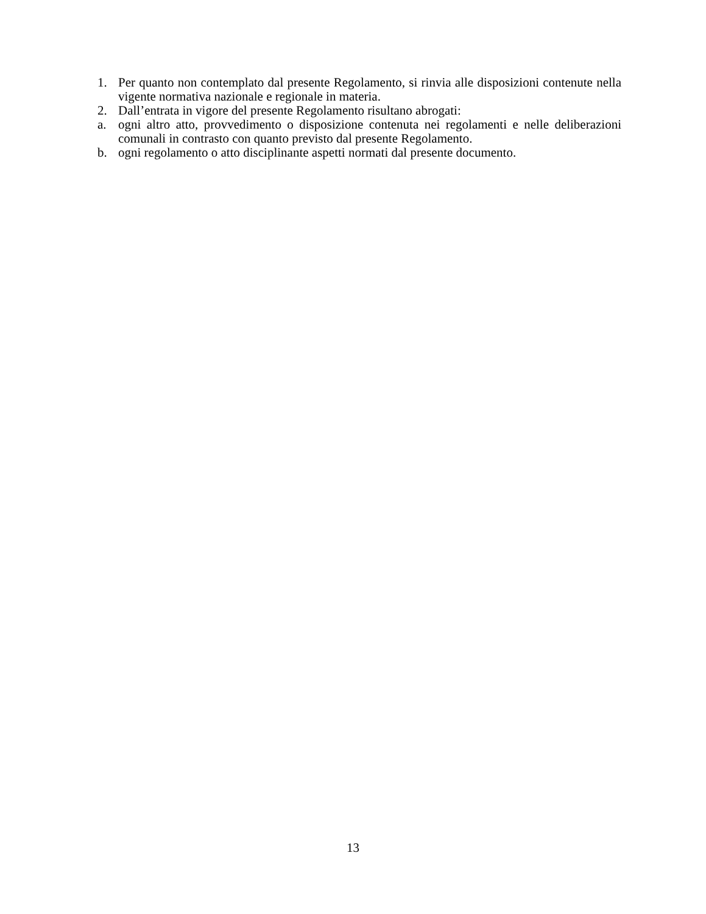1. Per quanto non contemplato dal presente Regolamento, si rinvia alle disposizioni contenute nella vigente normativa nazionale e regionale in materia.
2. Dall’entrata in vigore del presente Regolamento risultano abrogati:
a. ogni altro atto, provvedimento o disposizione contenuta nei regolamenti e nelle deliberazioni comunali in contrasto con quanto previsto dal presente Regolamento.
b. ogni regolamento o atto disciplinante aspetti normati dal presente documento.
13